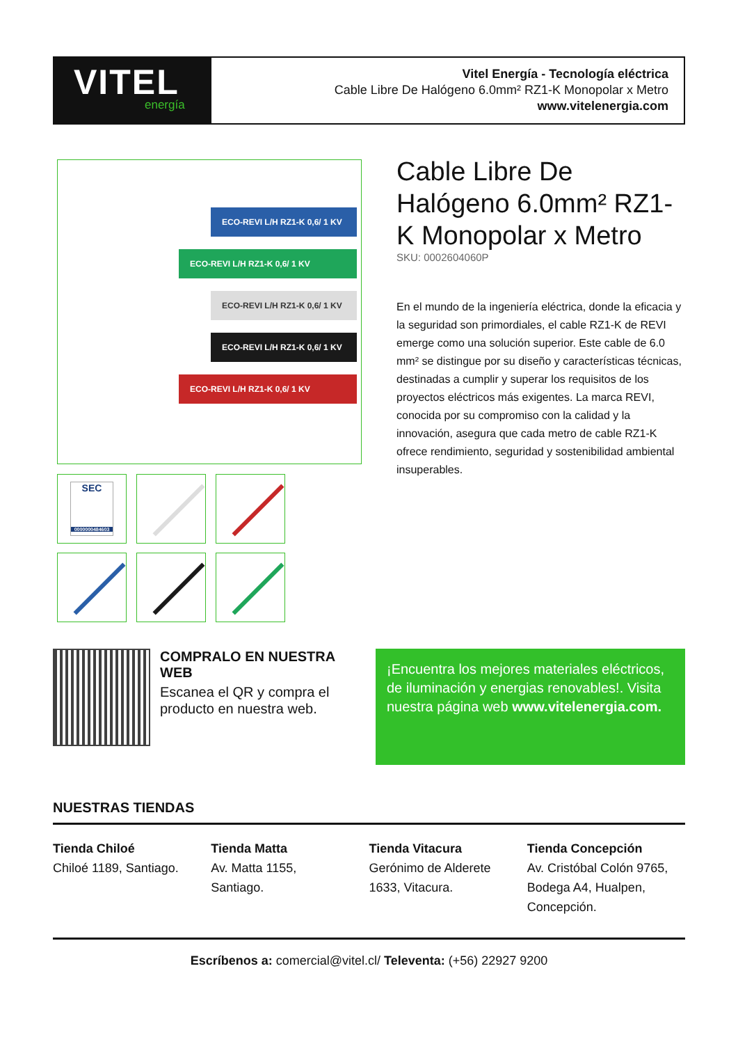VITEL
energía
Vitel Energía - Tecnología eléctrica
Cable Libre De Halógeno 6.0mm² RZ1-K Monopolar x Metro
www.vitelenergia.com
ECO-REVI L/H RZ1-K 0,6/ 1 KV
ECO-REVI L/H RZ1-K 0,6/ 1 KV
ECO-REVI L/H RZ1-K 0,6/ 1 KV
ECO-REVI L/H RZ1-K 0,6/ 1 KV
ECO-REVI L/H RZ1-K 0,6/ 1 KV
SEC
0000000484603
Cable Libre De Halógeno 6.0mm² RZ1-K Monopolar x Metro
SKU: 0002604060P
En el mundo de la ingeniería eléctrica, donde la eficacia y la seguridad son primordiales, el cable RZ1-K de REVI emerge como una solución superior. Este cable de 6.0 mm² se distingue por su diseño y características técnicas, destinadas a cumplir y superar los requisitos de los proyectos eléctricos más exigentes. La marca REVI, conocida por su compromiso con la calidad y la innovación, asegura que cada metro de cable RZ1-K ofrece rendimiento, seguridad y sostenibilidad ambiental insuperables.
COMPRALO EN NUESTRA WEB
Escanea el QR y compra el producto en nuestra web.
¡Encuentra los mejores materiales eléctricos, de iluminación y energias renovables!. Visita nuestra página web www.vitelenergia.com.
NUESTRAS TIENDAS
Tienda Chiloé
Chiloé 1189, Santiago.
Tienda Matta
Av. Matta 1155,
Santiago.
Tienda Vitacura
Gerónimo de Alderete
1633, Vitacura.
Tienda Concepción
Av. Cristóbal Colón 9765,
Bodega A4, Hualpen,
Concepción.
Escríbenos a: comercial@vitel.cl/ Televenta: (+56) 22927 9200